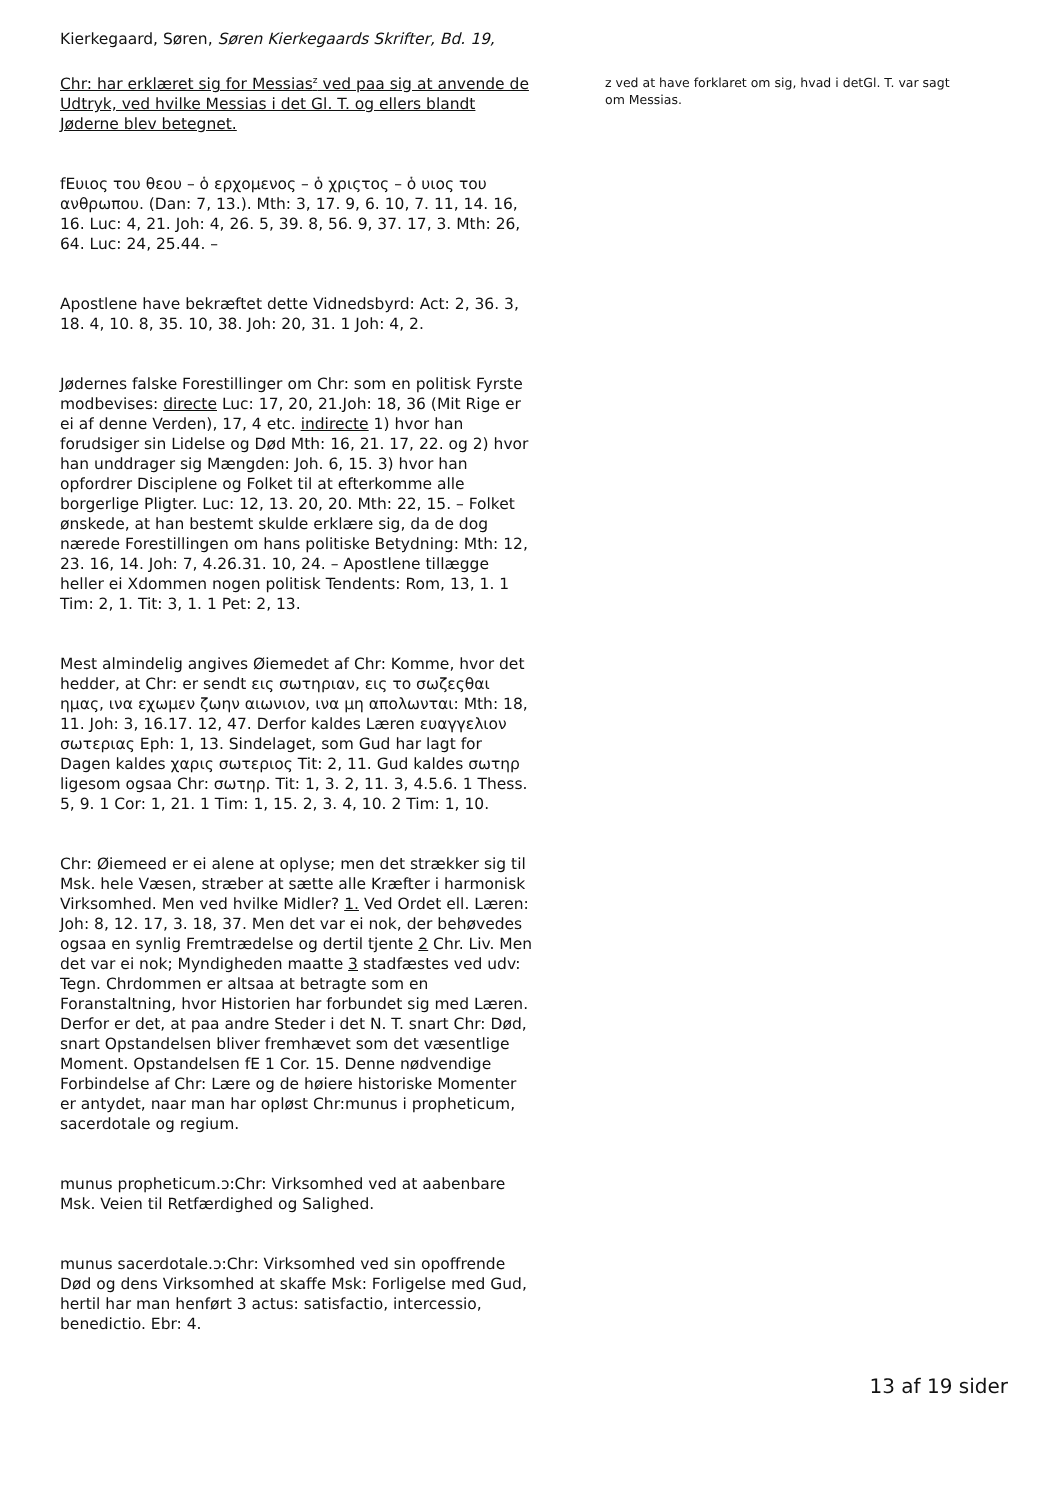Kierkegaard, Søren, Søren Kierkegaards Skrifter, Bd. 19,
Chr: har erklæret sig for Messias<sup>z</sup> ved paa sig at anvende de Udtryk, ved hvilke Messias i det Gl. T. og ellers blandt Jøderne blev betegnet.
fEυιος του θεου – ὁ ερχομενος – ὁ χριςτος – ὁ υιος του ανθρωπου. (Dan: 7, 13.). Mth: 3, 17. 9, 6. 10, 7. 11, 14. 16, 16. Luc: 4, 21. Joh: 4, 26. 5, 39. 8, 56. 9, 37. 17, 3. Mth: 26, 64. Luc: 24, 25.44. –
Apostlene have bekræftet dette Vidnedsbyrd: Act: 2, 36. 3, 18. 4, 10. 8, 35. 10, 38. Joh: 20, 31. 1 Joh: 4, 2.
Jødernes falske Forestillinger om Chr: som en politisk Fyrste modbevises: directe Luc: 17, 20, 21.Joh: 18, 36 (Mit Rige er ei af denne Verden), 17, 4 etc. indirecte 1) hvor han forudsiger sin Lidelse og Død Mth: 16, 21. 17, 22. og 2) hvor han unddrager sig Mængden: Joh. 6, 15. 3) hvor han opfordrer Disciplene og Folket til at efterkomme alle borgerlige Pligter. Luc: 12, 13. 20, 20. Mth: 22, 15. – Folket ønskede, at han bestemt skulde erklære sig, da de dog nærede Forestillingen om hans politiske Betydning: Mth: 12, 23. 16, 14. Joh: 7, 4.26.31. 10, 24. – Apostlene tillægge heller ei Xdommen nogen politisk Tendents: Rom, 13, 1. 1 Tim: 2, 1. Tit: 3, 1. 1 Pet: 2, 13.
Mest almindelig angives Øiemedet af Chr: Komme, hvor det hedder, at Chr: er sendt εις σωτηριαν, εις το σωζεςθαι ημας, ινα εχωμεν ζωην αιωνιον, ινα μη απολωνται: Mth: 18, 11. Joh: 3, 16.17. 12, 47. Derfor kaldes Læren ευαγγελιον σωτεριας Eph: 1, 13. Sindelaget, som Gud har lagt for Dagen kaldes χαρις σωτεριος Tit: 2, 11. Gud kaldes σωτηρ ligesom ogsaa Chr: σωτηρ. Tit: 1, 3. 2, 11. 3, 4.5.6. 1 Thess. 5, 9. 1 Cor: 1, 21. 1 Tim: 1, 15. 2, 3. 4, 10. 2 Tim: 1, 10.
Chr: Øiemeed er ei alene at oplyse; men det strækker sig til Msk. hele Væsen, stræber at sætte alle Kræfter i harmonisk Virksomhed. Men ved hvilke Midler? 1. Ved Ordet ell. Læren: Joh: 8, 12. 17, 3. 18, 37. Men det var ei nok, der behøvedes ogsaa en synlig Fremtrædelse og dertil tjente 2 Chr. Liv. Men det var ei nok; Myndigheden maatte 3 stadfæstes ved udv: Tegn. Chrdommen er altsaa at betragte som en Foranstaltning, hvor Historien har forbundet sig med Læren. Derfor er det, at paa andre Steder i det N. T. snart Chr: Død, snart Opstandelsen bliver fremhævet som det væsentlige Moment. Opstandelsen fE 1 Cor. 15. Denne nødvendige Forbindelse af Chr: Lære og de høiere historiske Momenter er antydet, naar man har opløst Chr:munus i propheticum, sacerdotale og regium.
munus propheticum.ↄ:Chr: Virksomhed ved at aabenbare Msk. Veien til Retfærdighed og Salighed.
munus sacerdotale.ↄ:Chr: Virksomhed ved sin opoffrende Død og dens Virksomhed at skaffe Msk: Forligelse med Gud, hertil har man henført 3 actus: satisfactio, intercessio, benedictio. Ebr: 4.
z ved at have forklaret om sig, hvad i detGl. T. var sagt om Messias.
13 af 19 sider